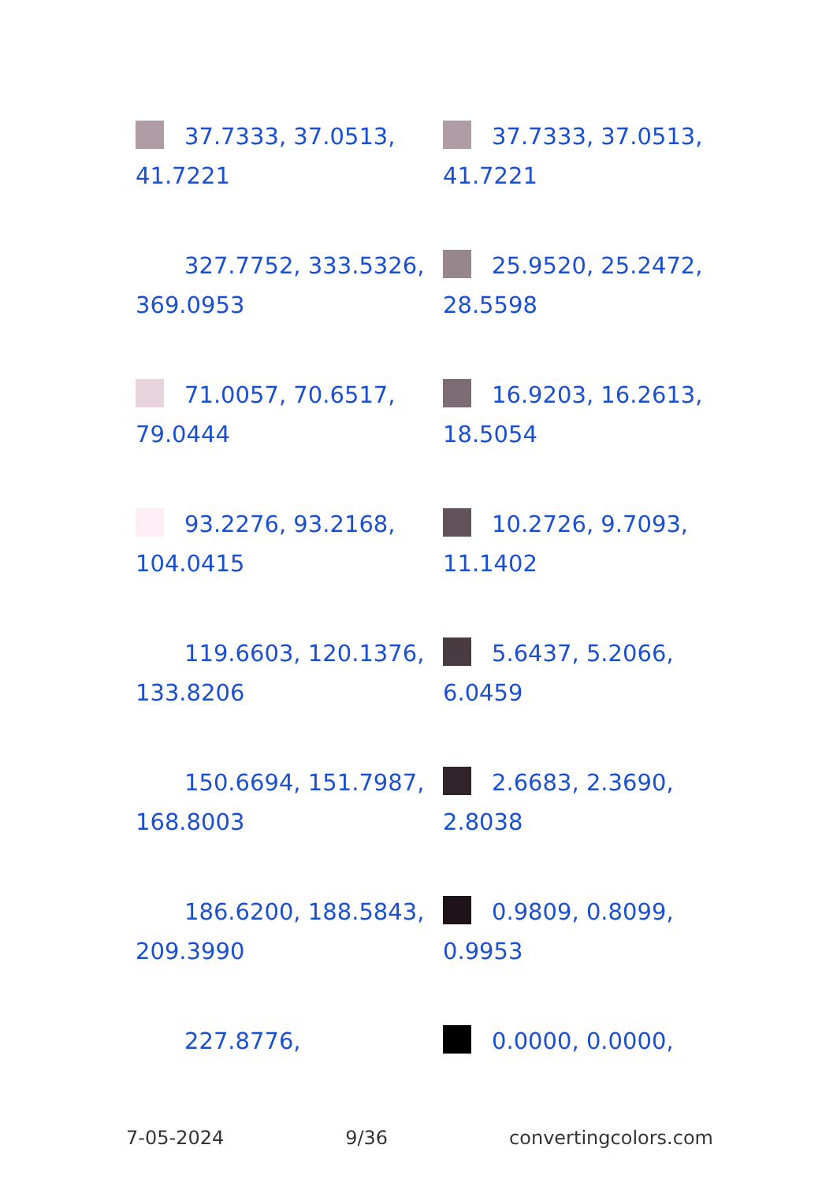37.7333, 37.0513, 41.7221
37.7333, 37.0513, 41.7221
327.7752, 333.5326, 369.0953
25.9520, 25.2472, 28.5598
71.0057, 70.6517, 79.0444
16.9203, 16.2613, 18.5054
93.2276, 93.2168, 104.0415
10.2726, 9.7093, 11.1402
119.6603, 120.1376, 133.8206
5.6437, 5.2066, 6.0459
150.6694, 151.7987, 168.8003
2.6683, 2.3690, 2.8038
186.6200, 188.5843, 209.3990
0.9809, 0.8099, 0.9953
227.8776,
0.0000, 0.0000,
7-05-2024 9/36 convertingcolors.com